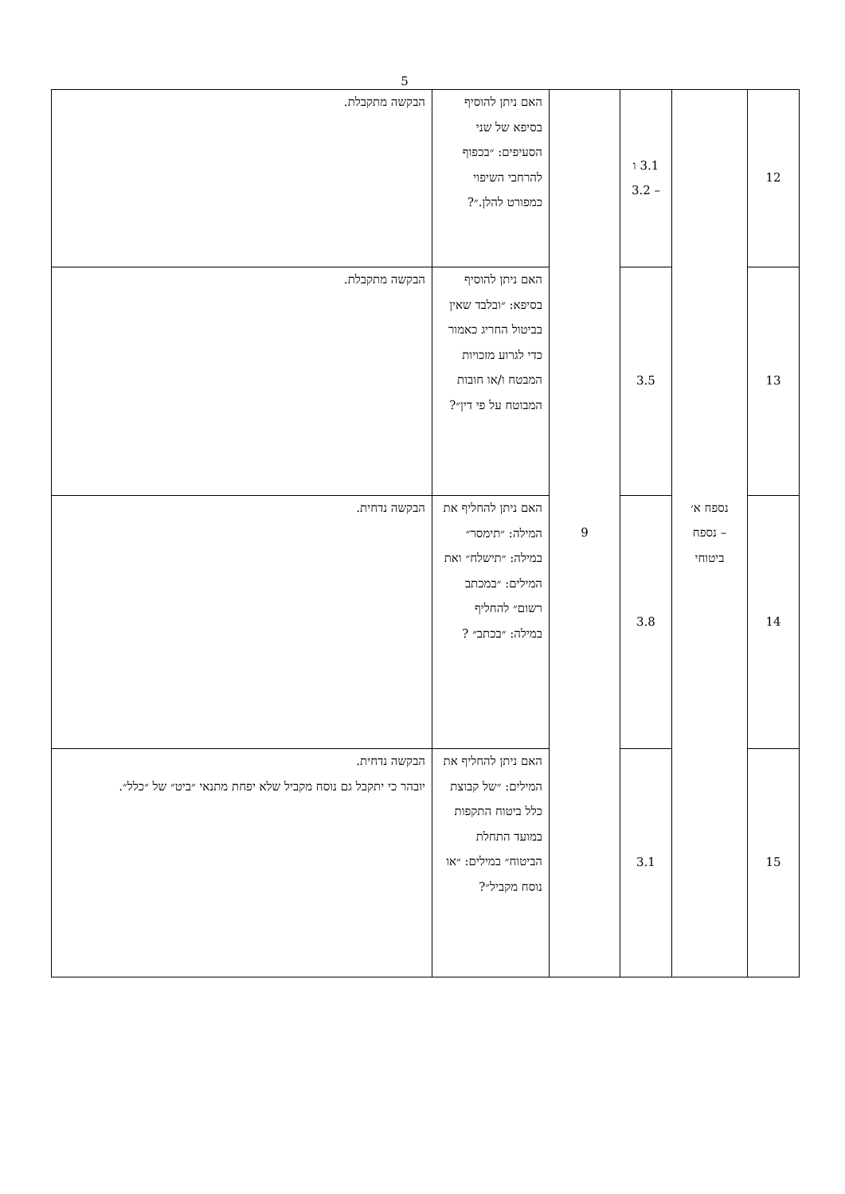5
| 12 | נספח א׳ – נספח ביטוחי | 3.1 ו – 3.2 | 9 | האם ניתן להוסיף בסיפא של שני הסעיפים: ״בכפוף להרחבי השיפוי כמפורט להלן.״? | הבקשה מתקבלת. |
| 13 | | 3.5 | | האם ניתן להוסיף בסיפא: ״ובלבד שאין בביטול החריג כאמור כדי לגרוע מזכויות המבטח ו/או חובות המבוטח על פי דין״? | הבקשה מתקבלת. |
| 14 | | 3.8 | | האם ניתן להחליף את המילה: ״תימסר״ במילה: ״תישלח״ ואת המילים: ״במכתב רשום״ להחליף במילה: ״בכתב״ ? | הבקשה נדחית. |
| 15 | | 3.1 | | האם ניתן להחליף את המילים: ״של קבוצת כלל ביטוח התקפות במועד התחלת הביטוח״ במילים: ״או נוסח מקביל״? | הבקשה נדחית. יובהר כי יתקבל גם נוסח מקביל שלא יפחת מתנאי ״ביט״ של ״כלל״. |